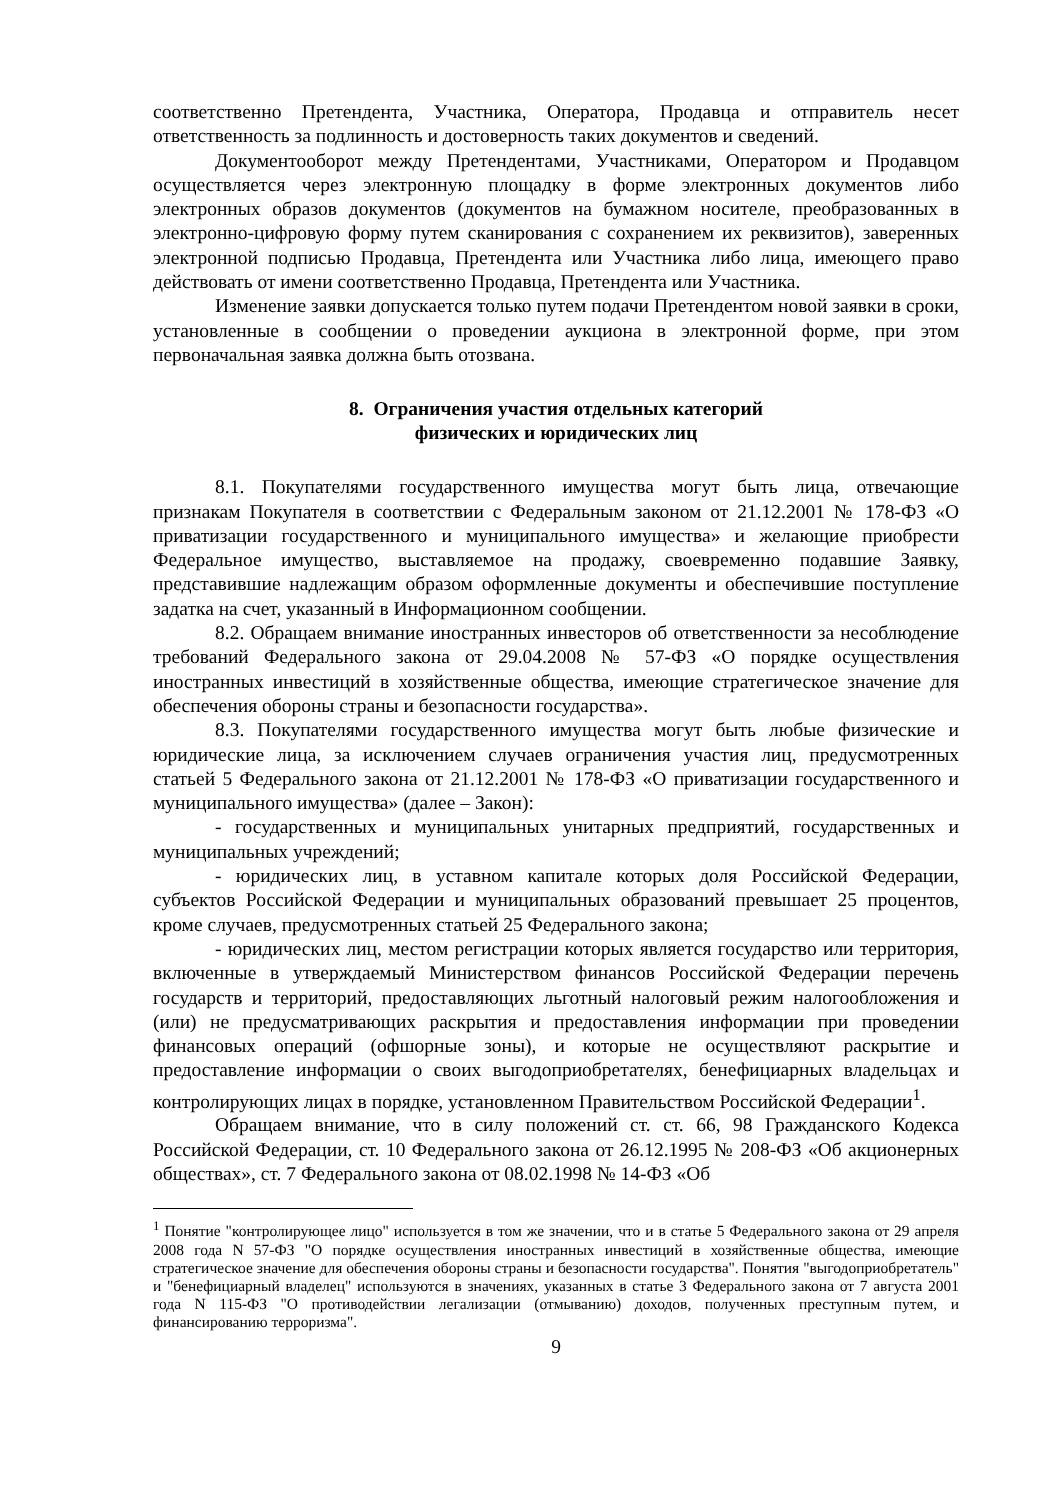соответственно Претендента, Участника, Оператора, Продавца и отправитель несет ответственность за подлинность и достоверность таких документов и сведений.
Документооборот между Претендентами, Участниками, Оператором и Продавцом осуществляется через электронную площадку в форме электронных документов либо электронных образов документов (документов на бумажном носителе, преобразованных в электронно-цифровую форму путем сканирования с сохранением их реквизитов), заверенных электронной подписью Продавца, Претендента или Участника либо лица, имеющего право действовать от имени соответственно Продавца, Претендента или Участника.
Изменение заявки допускается только путем подачи Претендентом новой заявки в сроки, установленные в сообщении о проведении аукциона в электронной форме, при этом первоначальная заявка должна быть отозвана.
8. Ограничения участия отдельных категорий
физических и юридических лиц
8.1. Покупателями государственного имущества могут быть лица, отвечающие признакам Покупателя в соответствии с Федеральным законом от 21.12.2001 № 178-ФЗ «О приватизации государственного и муниципального имущества» и желающие приобрести Федеральное имущество, выставляемое на продажу, своевременно подавшие Заявку, представившие надлежащим образом оформленные документы и обеспечившие поступление задатка на счет, указанный в Информационном сообщении.
8.2. Обращаем внимание иностранных инвесторов об ответственности за несоблюдение требований Федерального закона от 29.04.2008 № 57-ФЗ «О порядке осуществления иностранных инвестиций в хозяйственные общества, имеющие стратегическое значение для обеспечения обороны страны и безопасности государства».
8.3. Покупателями государственного имущества могут быть любые физические и юридические лица, за исключением случаев ограничения участия лиц, предусмотренных статьей 5 Федерального закона от 21.12.2001 № 178-ФЗ «О приватизации государственного и муниципального имущества» (далее – Закон):
- государственных и муниципальных унитарных предприятий, государственных и муниципальных учреждений;
- юридических лиц, в уставном капитале которых доля Российской Федерации, субъектов Российской Федерации и муниципальных образований превышает 25 процентов, кроме случаев, предусмотренных статьей 25 Федерального закона;
- юридических лиц, местом регистрации которых является государство или территория, включенные в утверждаемый Министерством финансов Российской Федерации перечень государств и территорий, предоставляющих льготный налоговый режим налогообложения и (или) не предусматривающих раскрытия и предоставления информации при проведении финансовых операций (офшорные зоны), и которые не осуществляют раскрытие и предоставление информации о своих выгодоприобретателях, бенефициарных владельцах и контролирующих лицах в порядке, установленном Правительством Российской Федерации<sup>1</sup>.
Обращаем внимание, что в силу положений ст. ст. 66, 98 Гражданского Кодекса Российской Федерации, ст. 10 Федерального закона от 26.12.1995 № 208-ФЗ «Об акционерных обществах», ст. 7 Федерального закона от 08.02.1998 № 14-ФЗ «Об
<sup>1</sup> Понятие "контролирующее лицо" используется в том же значении, что и в статье 5 Федерального закона от 29 апреля 2008 года N 57-ФЗ "О порядке осуществления иностранных инвестиций в хозяйственные общества, имеющие стратегическое значение для обеспечения обороны страны и безопасности государства". Понятия "выгодоприобретатель" и "бенефициарный владелец" используются в значениях, указанных в статье 3 Федерального закона от 7 августа 2001 года N 115-ФЗ "О противодействии легализации (отмыванию) доходов, полученных преступным путем, и финансированию терроризма".
9